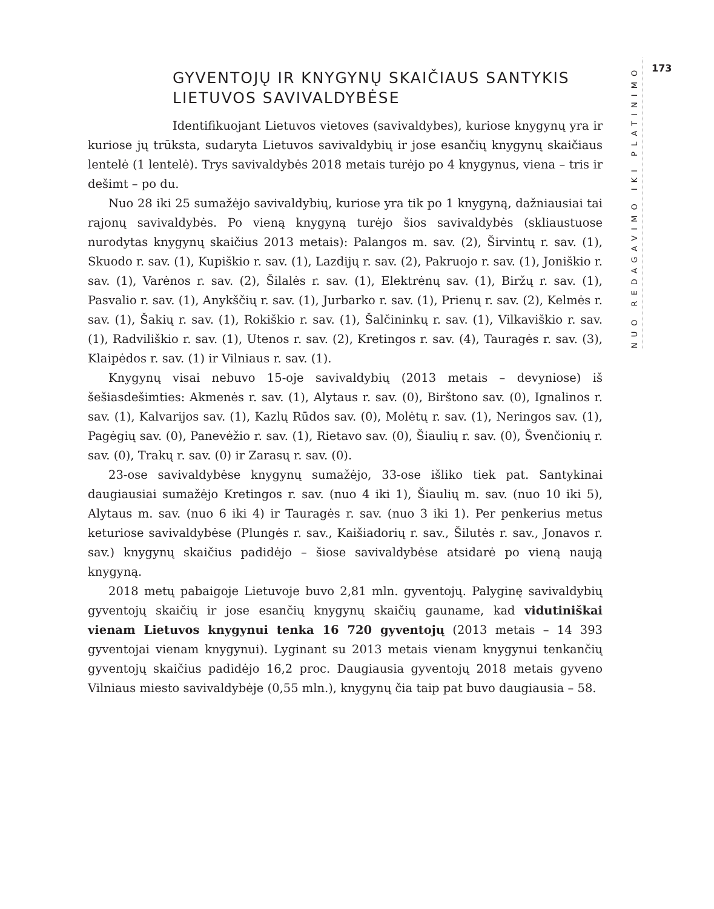GYVENTOJŲ IR KNYGYNŲ SKAIČIAUS SANTYKIS LIETUVOS SAVIVALDYBĖSE
Identifikuojant Lietuvos vietoves (savivaldybes), kuriose knygynų yra ir kuriose jų trūksta, sudaryta Lietuvos savivaldybių ir jose esančių knygynų skaičiaus lentelė (1 lentelė). Trys savivaldybės 2018 metais turėjo po 4 knygynus, viena – tris ir dešimt – po du.
Nuo 28 iki 25 sumažėjo savivaldybių, kuriose yra tik po 1 knygyną, dažniausiai tai rajonų savivaldybės. Po vieną knygyną turėjo šios savivaldybės (skliaustuose nurodytas knygynų skaičius 2013 metais): Palangos m. sav. (2), Širvintų r. sav. (1), Skuodo r. sav. (1), Kupiškio r. sav. (1), Lazdijų r. sav. (2), Pakruojo r. sav. (1), Joniškio r. sav. (1), Varėnos r. sav. (2), Šilalės r. sav. (1), Elektrėnų sav. (1), Biržų r. sav. (1), Pasvalio r. sav. (1), Anykščių r. sav. (1), Jurbarko r. sav. (1), Prienų r. sav. (2), Kelmės r. sav. (1), Šakių r. sav. (1), Rokiškio r. sav. (1), Šalčininkų r. sav. (1), Vilkaviškio r. sav. (1), Radviliškio r. sav. (1), Utenos r. sav. (2), Kretingos r. sav. (4), Tauragės r. sav. (3), Klaipėdos r. sav. (1) ir Vilniaus r. sav. (1).
Knygynų visai nebuvo 15-oje savivaldybių (2013 metais – devyniose) iš šešiasdešimties: Akmenės r. sav. (1), Alytaus r. sav. (0), Birštono sav. (0), Ignalinos r. sav. (1), Kalvarijos sav. (1), Kazlų Rūdos sav. (0), Molėtų r. sav. (1), Neringos sav. (1), Pagėgių sav. (0), Panevėžio r. sav. (1), Rietavo sav. (0), Šiaulių r. sav. (0), Švenčionių r. sav. (0), Trakų r. sav. (0) ir Zarasų r. sav. (0).
23-ose savivaldybėse knygynų sumažėjo, 33-ose išliko tiek pat. Santykinai daugiausiai sumažėjo Kretingos r. sav. (nuo 4 iki 1), Šiaulių m. sav. (nuo 10 iki 5), Alytaus m. sav. (nuo 6 iki 4) ir Tauragės r. sav. (nuo 3 iki 1). Per penkerius metus keturiose savivaldybėse (Plungės r. sav., Kaišiadorių r. sav., Šilutės r. sav., Jonavos r. sav.) knygynų skaičius padidėjo – šiose savivaldybėse atsidarė po vieną naują knygyną.
2018 metų pabaigoje Lietuvoje buvo 2,81 mln. gyventojų. Palyginę savivaldybių gyventojų skaičių ir jose esančių knygynų skaičių gauname, kad vidutiniškai vienam Lietuvos knygynui tenka 16 720 gyventojų (2013 metais – 14 393 gyventojai vienam knygynui). Lyginant su 2013 metais vienam knygynui tenkančių gyventojų skaičius padidėjo 16,2 proc. Daugiausia gyventojų 2018 metais gyveno Vilniaus miesto savivaldybėje (0,55 mln.), knygynų čia taip pat buvo daugiausia – 58.
NUO REDAGAVIMO IKI PLATINIMO
173